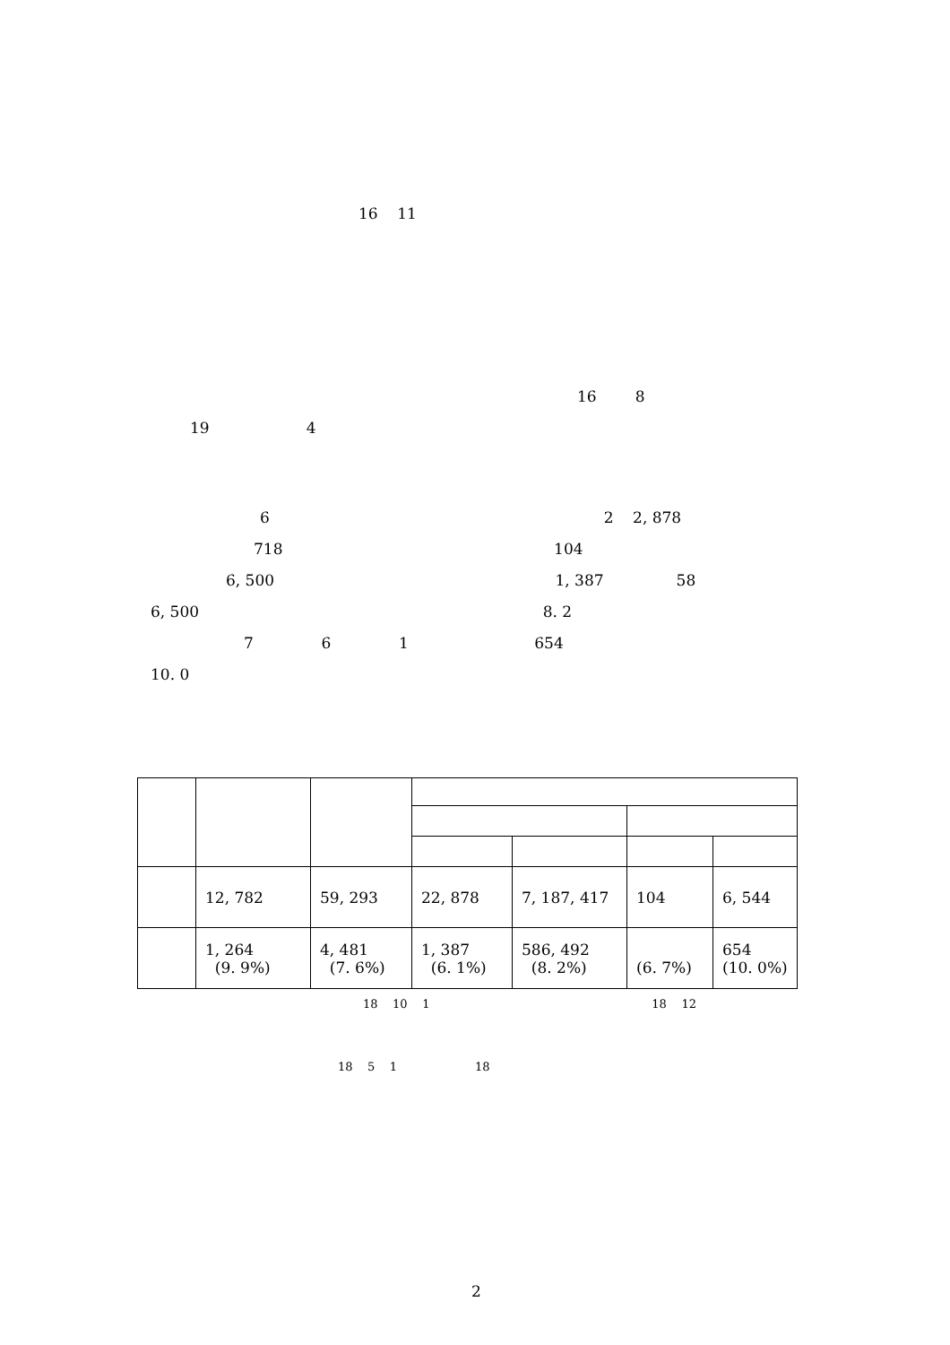16 11
16 8
19 4
6 2 2, 878
718 104
6, 500 1, 387 58
6, 500 8. 2
7 6 1 654
10. 0
| | 12, 782 | 59, 293 | 22, 878 | 7, 187, 417 | 104 | 6, 544 |
| | 1, 264 (9. 9%) | 4, 481 (7. 6%) | 1, 387 (6. 1%) | 586, 492 (8. 2%) | (6. 7%) | 654 (10. 0%) |
18 10 1 18 12
18 5 1 18
2